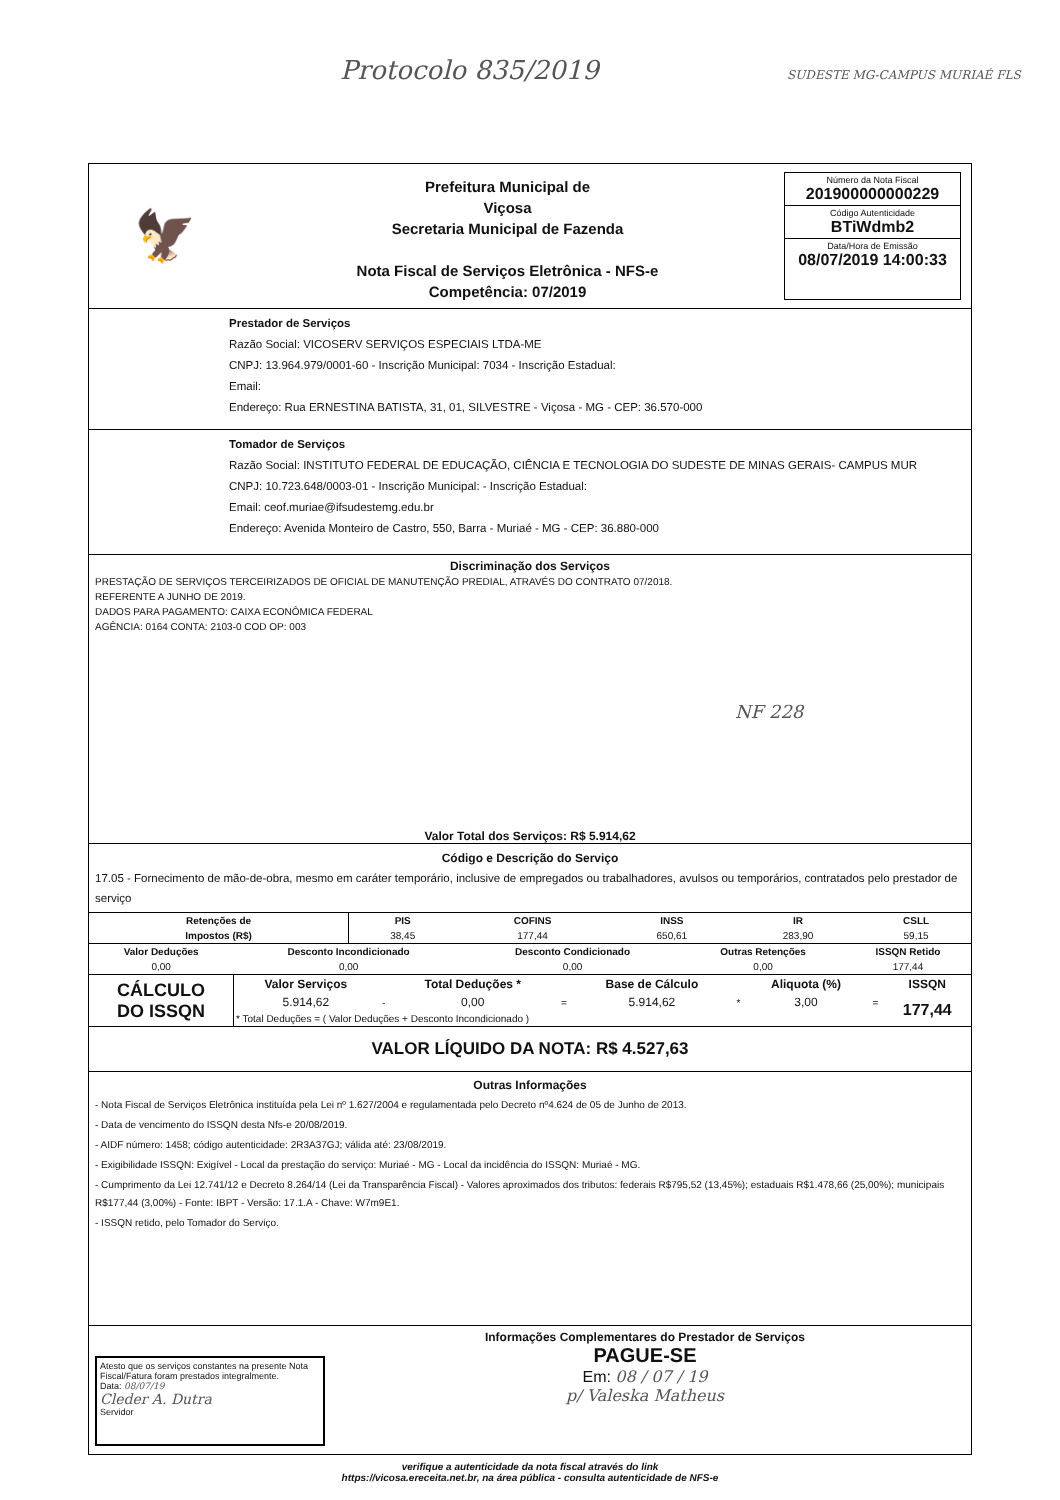Protocolo 835/2019 SUDESTE MG-CAMPUS MURIAÉ FLS
🦅
Prefeitura Municipal de
Viçosa
Secretaria Municipal de Fazenda
Nota Fiscal de Serviços Eletrônica - NFS-e
Competência: 07/2019
Número da Nota Fiscal
201900000000229
Código Autenticidade
BTiWdmb2
Data/Hora de Emissão
08/07/2019 14:00:33
Prestador de Serviços
Razão Social: VICOSERV SERVIÇOS ESPECIAIS LTDA-ME
CNPJ: 13.964.979/0001-60 - Inscrição Municipal: 7034 - Inscrição Estadual:
Email:
Endereço: Rua ERNESTINA BATISTA, 31, 01, SILVESTRE - Viçosa - MG - CEP: 36.570-000
Tomador de Serviços
Razão Social: INSTITUTO FEDERAL DE EDUCAÇÃO, CIÊNCIA E TECNOLOGIA DO SUDESTE DE MINAS GERAIS- CAMPUS MUR
CNPJ: 10.723.648/0003-01 - Inscrição Municipal: - Inscrição Estadual:
Email: ceof.muriae@ifsudestemg.edu.br
Endereço: Avenida Monteiro de Castro, 550, Barra - Muriaé - MG - CEP: 36.880-000
Discriminação dos Serviços
PRESTAÇÃO DE SERVIÇOS TERCEIRIZADOS DE OFICIAL DE MANUTENÇÃO PREDIAL, ATRAVÉS DO CONTRATO 07/2018.
REFERENTE A JUNHO DE 2019.
DADOS PARA PAGAMENTO: CAIXA ECONÔMICA FEDERAL
AGÊNCIA: 0164 CONTA: 2103-0 COD OP: 003
NF 228
Valor Total dos Serviços: R$ 5.914,62
Código e Descrição do Serviço
17.05 - Fornecimento de mão-de-obra, mesmo em caráter temporário, inclusive de empregados ou trabalhadores, avulsos ou temporários, contratados pelo prestador de serviço
| Retenções de | PIS | COFINS | INSS | IR | CSLL |
| --- | --- | --- | --- | --- | --- |
| Impostos (R$) | 38,45 | 177,44 | 650,61 | 283,90 | 59,15 |
| Valor Deduções | Desconto Incondicionado | Desconto Condicionado | Outras Retenções | ISSQN Retido |
| --- | --- | --- | --- | --- |
| 0,00 | 0,00 | 0,00 | 0,00 | 177,44 |
| CÁLCULO DO ISSQN | Valor Serviços | | Total Deduções * | | Base de Cálculo | | Aliquota (%) | | ISSQN |
| | 5.914,62 | - | 0,00 | = | 5.914,62 | * | 3,00 | = | 177,44 |
| | * Total Deduções = ( Valor Deduções + Desconto Incondicionado ) | | | | | | | | |
VALOR LÍQUIDO DA NOTA: R$ 4.527,63
Outras Informações
- Nota Fiscal de Serviços Eletrônica instituída pela Lei nº 1.627/2004 e regulamentada pelo Decreto nº4.624 de 05 de Junho de 2013.
- Data de vencimento do ISSQN desta Nfs-e 20/08/2019.
- AIDF número: 1458; código autenticidade: 2R3A37GJ; válida até: 23/08/2019.
- Exigibilidade ISSQN: Exigível - Local da prestação do serviço: Muriaé - MG - Local da incidência do ISSQN: Muriaé - MG.
- Cumprimento da Lei 12.741/12 e Decreto 8.264/14 (Lei da Transparência Fiscal) - Valores aproximados dos tributos: federais R$795,52 (13,45%); estaduais R$1.478,66 (25,00%); municipais R$177,44 (3,00%) - Fonte: IBPT - Versão: 17.1.A - Chave: W7m9E1.
- ISSQN retido, pelo Tomador do Serviço.
Atesto que os serviços constantes na presente Nota Fiscal/Fatura foram prestados integralmente.
Data: 08/07/19
Cleder A. Dutra
Servidor
Informações Complementares do Prestador de Serviços
PAGUE-SE
Em: 08 / 07 / 19
p/ Valeska Matheus
verifique a autenticidade da nota fiscal através do link
https://vicosa.ereceita.net.br, na área pública - consulta autenticidade de NFS-e